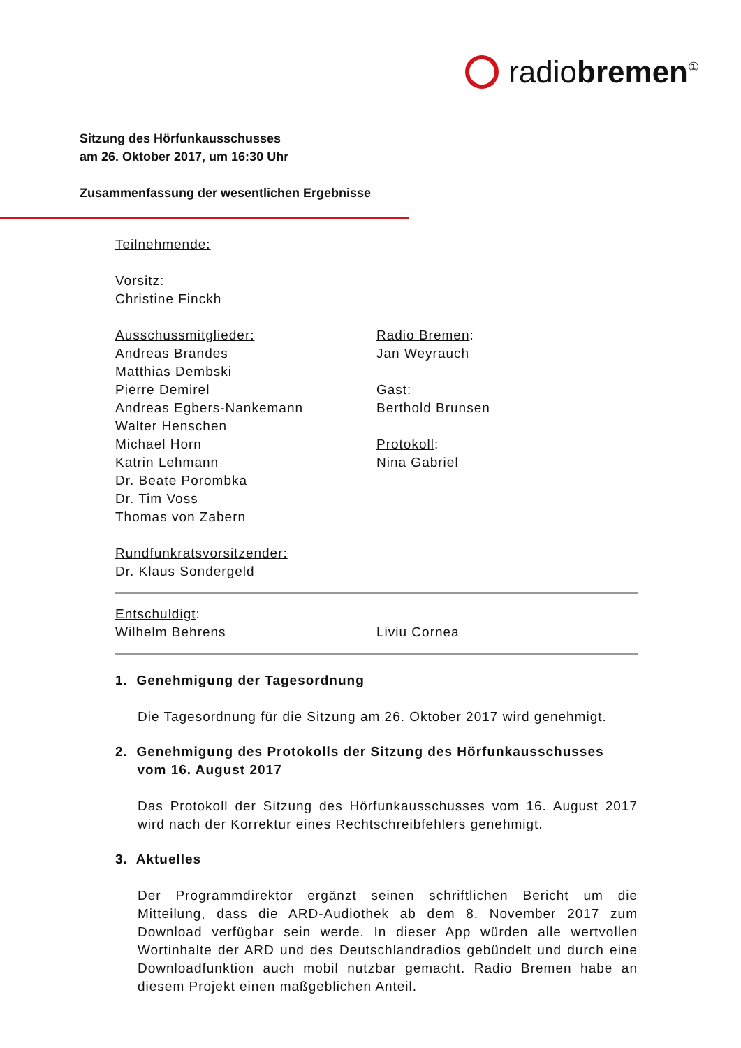radiobremen<sup>①</sup>
Sitzung des Hörfunkausschusses
am 26. Oktober 2017, um 16:30 Uhr
Zusammenfassung der wesentlichen Ergebnisse
Teilnehmende:
Vorsitz:
Christine Finckh
Ausschussmitglieder:
Andreas Brandes
Matthias Dembski
Pierre Demirel
Andreas Egbers-Nankemann
Walter Henschen
Michael Horn
Katrin Lehmann
Dr. Beate Porombka
Dr. Tim Voss
Thomas von Zabern
Radio Bremen:
Jan Weyrauch
Gast:
Berthold Brunsen
Protokoll:
Nina Gabriel
Rundfunkratsvorsitzender:
Dr. Klaus Sondergeld
Entschuldigt:
Wilhelm Behrens Liviu Cornea
1. Genehmigung der Tagesordnung
Die Tagesordnung für die Sitzung am 26. Oktober 2017 wird genehmigt.
2. Genehmigung des Protokolls der Sitzung des Hörfunkausschusses
vom 16. August 2017
Das Protokoll der Sitzung des Hörfunkausschusses vom 16. August 2017 wird nach der Korrektur eines Rechtschreibfehlers genehmigt.
3. Aktuelles
Der Programmdirektor ergänzt seinen schriftlichen Bericht um die Mitteilung, dass die ARD-Audiothek ab dem 8. November 2017 zum Download verfügbar sein werde. In dieser App würden alle wertvollen Wortinhalte der ARD und des Deutschlandradios gebündelt und durch eine Downloadfunktion auch mobil nutzbar gemacht. Radio Bremen habe an diesem Projekt einen maßgeblichen Anteil.